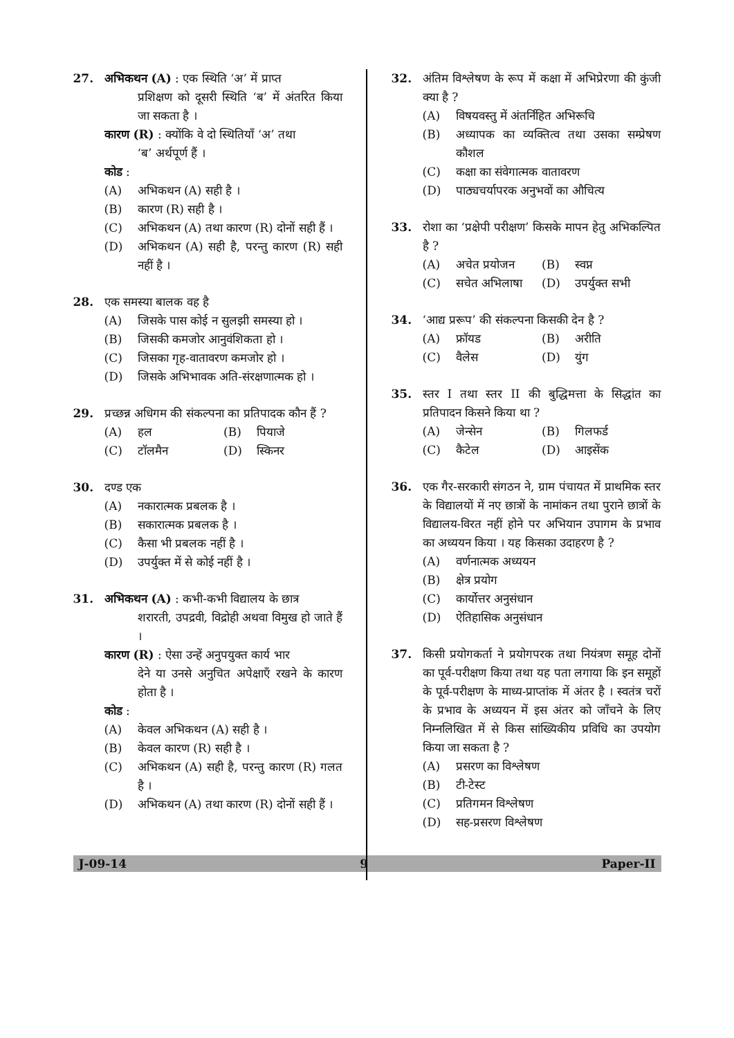27. अभिकथन (A) : एक स्थिति ‘अ’ में प्राप्त
प्रशिक्षण को दूसरी स्थिति ‘ब’ में अंतरित किया जा सकता है ।
कारण (R) : क्योंकि वे दो स्थितियाँ ‘अ’ तथा
‘ब’ अर्थपूर्ण हैं ।
कोड :
(A) अभिकथन (A) सही है ।
(B) कारण (R) सही है ।
(C) अभिकथन (A) तथा कारण (R) दोनों सही हैं ।
(D) अभिकथन (A) सही है, परन्तु कारण (R) सही नहीं है ।
28. एक समस्या बालक वह है
(A) जिसके पास कोई न सुलझी समस्या हो ।
(B) जिसकी कमजोर आनुवंशिकता हो ।
(C) जिसका गृह-वातावरण कमजोर हो ।
(D) जिसके अभिभावक अति-संरक्षणात्मक हो ।
29. प्रच्छन्न अधिगम की संकल्पना का प्रतिपादक कौन हैं ?
(A) हल
(B) पियाजे
(C) टॉलमैन
(D) स्किनर
30. दण्ड एक
(A) नकारात्मक प्रबलक है ।
(B) सकारात्मक प्रबलक है ।
(C) कैसा भी प्रबलक नहीं है ।
(D) उपर्युक्त में से कोई नहीं है ।
31. अभिकथन (A) : कभी-कभी विद्यालय के छात्र
शरारती, उपद्रवी, विद्रोही अथवा विमुख हो जाते हैं ।
कारण (R) : ऐसा उन्हें अनुपयुक्त कार्य भार
देने या उनसे अनुचित अपेक्षाएँ रखने के कारण होता है ।
कोड :
(A) केवल अभिकथन (A) सही है ।
(B) केवल कारण (R) सही है ।
(C) अभिकथन (A) सही है, परन्तु कारण (R) गलत है ।
(D) अभिकथन (A) तथा कारण (R) दोनों सही हैं ।
32. अंतिम विश्लेषण के रूप में कक्षा में अभिप्रेरणा की कुंजी क्या है ?
(A) विषयवस्तु में अंतर्निहित अभिरूचि
(B) अध्यापक का व्यक्तित्व तथा उसका सम्प्रेषण कौशल
(C) कक्षा का संवेगात्मक वातावरण
(D) पाठ्यचर्यापरक अनुभवों का औचित्य
33. रोशा का ‘प्रक्षेपी परीक्षण’ किसके मापन हेतु अभिकल्पित है ?
(A) अचेत प्रयोजन
(B) स्वप्न
(C) सचेत अभिलाषा
(D) उपर्युक्त सभी
34. ‘आद्य प्ररूप’ की संकल्पना किसकी देन है ?
(A) फ्रॉयड
(B) अरीति
(C) वैलेस
(D) युंग
35. स्तर I तथा स्तर II की बुद्धिमत्ता के सिद्धांत का प्रतिपादन किसने किया था ?
(A) जेन्सेन
(B) गिलफर्ड
(C) कैटेल
(D) आइसेंक
36. एक गैर-सरकारी संगठन ने, ग्राम पंचायत में प्राथमिक स्तर के विद्यालयों में नए छात्रों के नामांकन तथा पुराने छात्रों के विद्यालय-विरत नहीं होने पर अभियान उपागम के प्रभाव का अध्ययन किया । यह किसका उदाहरण है ?
(A) वर्णनात्मक अध्ययन
(B) क्षेत्र प्रयोग
(C) कार्योत्तर अनुसंधान
(D) ऐतिहासिक अनुसंधान
37. किसी प्रयोगकर्ता ने प्रयोगपरक तथा नियंत्रण समूह दोनों का पूर्व-परीक्षण किया तथा यह पता लगाया कि इन समूहों के पूर्व-परीक्षण के माध्य-प्राप्तांक में अंतर है । स्वतंत्र चरों के प्रभाव के अध्ययन में इस अंतर को जाँचने के लिए निम्नलिखित में से किस सांख्यिकीय प्रविधि का उपयोग किया जा सकता है ?
(A) प्रसरण का विश्लेषण
(B) टी-टेस्ट
(C) प्रतिगमन विश्लेषण
(D) सह-प्रसरण विश्लेषण
J-09-14 9 Paper-II